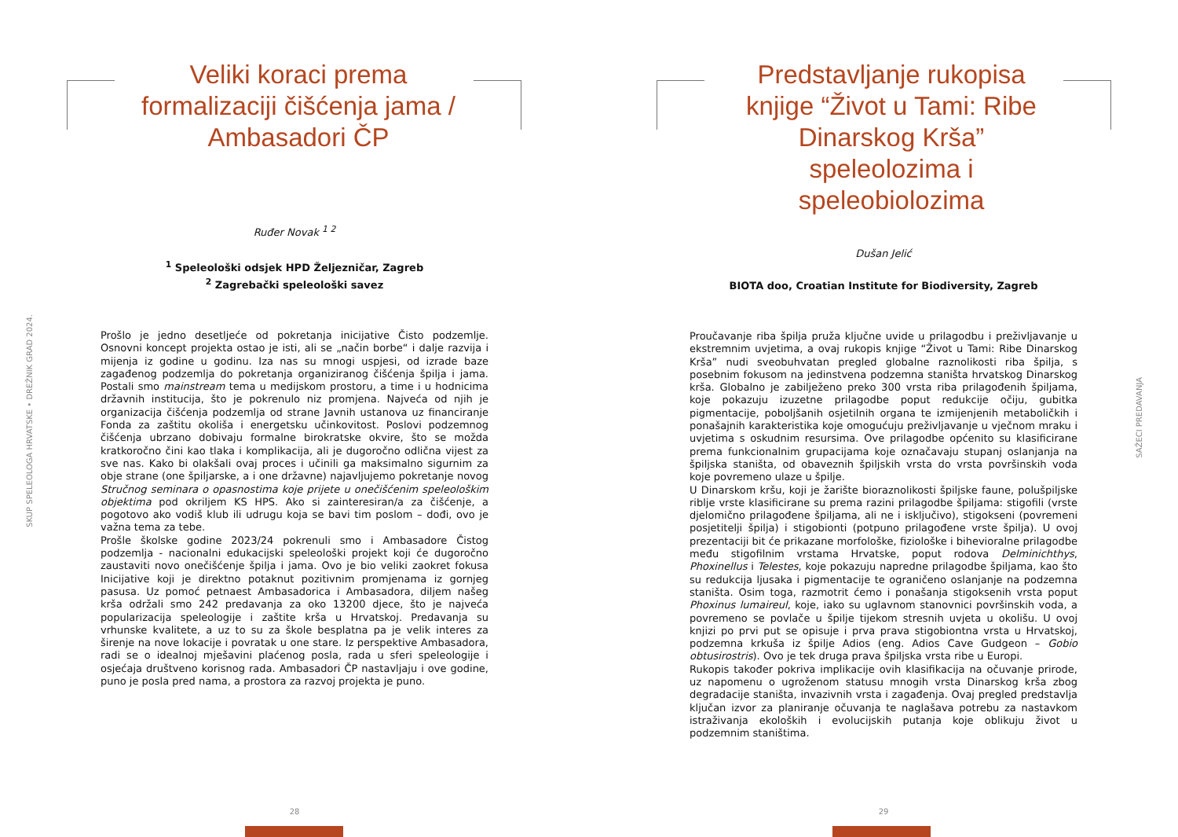SKUP SPELEOLOGA HRVATSKE • DREŽNIK GRAD 2024.
Veliki koraci prema formalizaciji čišćenja jama / Ambasadori ČP
Ruđer Novak <sup>1 2</sup>
<sup>1</sup> Speleološki odsjek HPD Željezničar, Zagreb
<sup>2</sup> Zagrebački speleološki savez
Prošlo je jedno desetljeće od pokretanja inicijative Čisto podzemlje. Osnovni koncept projekta ostao je isti, ali se „način borbe“ i dalje razvija i mijenja iz godine u godinu. Iza nas su mnogi uspjesi, od izrade baze zagađenog podzemlja do pokretanja organiziranog čišćenja špilja i jama. Postali smo mainstream tema u medijskom prostoru, a time i u hodnicima državnih institucija, što je pokrenulo niz promjena. Najveća od njih je organizacija čišćenja podzemlja od strane Javnih ustanova uz financiranje Fonda za zaštitu okoliša i energetsku učinkovitost. Poslovi podzemnog čišćenja ubrzano dobivaju formalne birokratske okvire, što se možda kratkoročno čini kao tlaka i komplikacija, ali je dugoročno odlična vijest za sve nas. Kako bi olakšali ovaj proces i učinili ga maksimalno sigurnim za obje strane (one špiljarske, a i one državne) najavljujemo pokretanje novog Stručnog seminara o opasnostima koje prijete u onečišćenim speleološkim objektima pod okriljem KS HPS. Ako si zainteresiran/a za čišćenje, a pogotovo ako vodiš klub ili udrugu koja se bavi tim poslom – dođi, ovo je važna tema za tebe.
Prošle školske godine 2023/24 pokrenuli smo i Ambasadore Čistog podzemlja - nacionalni edukacijski speleološki projekt koji će dugoročno zaustaviti novo onečišćenje špilja i jama. Ovo je bio veliki zaokret fokusa Inicijative koji je direktno potaknut pozitivnim promjenama iz gornjeg pasusa. Uz pomoć petnaest Ambasadorica i Ambasadora, diljem našeg krša održali smo 242 predavanja za oko 13200 djece, što je najveća popularizacija speleologije i zaštite krša u Hrvatskoj. Predavanja su vrhunske kvalitete, a uz to su za škole besplatna pa je velik interes za širenje na nove lokacije i povratak u one stare. Iz perspektive Ambasadora, radi se o idealnoj mješavini plaćenog posla, rada u sferi speleologije i osjećaja društveno korisnog rada. Ambasadori ČP nastavljaju i ove godine, puno je posla pred nama, a prostora za razvoj projekta je puno.
28
SAŽECI PREDAVANJA
Predstavljanje rukopisa knjige “Život u Tami: Ribe Dinarskog Krša” speleolozima i speleobiolozima
Dušan Jelić
BIOTA doo, Croatian Institute for Biodiversity, Zagreb
Proučavanje riba špilja pruža ključne uvide u prilagodbu i preživljavanje u ekstremnim uvjetima, a ovaj rukopis knjige “Život u Tami: Ribe Dinarskog Krša” nudi sveobuhvatan pregled globalne raznolikosti riba špilja, s posebnim fokusom na jedinstvena podzemna staništa hrvatskog Dinarskog krša. Globalno je zabilježeno preko 300 vrsta riba prilagođenih špiljama, koje pokazuju izuzetne prilagodbe poput redukcije očiju, gubitka pigmentacije, poboljšanih osjetilnih organa te izmijenjenih metaboličkih i ponašajnih karakteristika koje omogućuju preživljavanje u vječnom mraku i uvjetima s oskudnim resursima. Ove prilagodbe općenito su klasificirane prema funkcionalnim grupacijama koje označavaju stupanj oslanjanja na špiljska staništa, od obaveznih špiljskih vrsta do vrsta površinskih voda koje povremeno ulaze u špilje.
U Dinarskom kršu, koji je žarište bioraznolikosti špiljske faune, polušpiljske riblje vrste klasificirane su prema razini prilagodbe špiljama: stigofili (vrste djelomično prilagođene špiljama, ali ne i isključivo), stigokseni (povremeni posjetitelji špilja) i stigobionti (potpuno prilagođene vrste špilja). U ovoj prezentaciji bit će prikazane morfološke, fiziološke i bihevioralne prilagodbe među stigofilnim vrstama Hrvatske, poput rodova Delminichthys, Phoxinellus i Telestes, koje pokazuju napredne prilagodbe špiljama, kao što su redukcija ljusaka i pigmentacije te ograničeno oslanjanje na podzemna staništa. Osim toga, razmotrit ćemo i ponašanja stigoksenih vrsta poput Phoxinus lumaireul, koje, iako su uglavnom stanovnici površinskih voda, a povremeno se povlače u špilje tijekom stresnih uvjeta u okolišu. U ovoj knjizi po prvi put se opisuje i prva prava stigobiontna vrsta u Hrvatskoj, podzemna krkuša iz špilje Adios (eng. Adios Cave Gudgeon – Gobio obtusirostris). Ovo je tek druga prava špiljska vrsta ribe u Europi.
Rukopis također pokriva implikacije ovih klasifikacija na očuvanje prirode, uz napomenu o ugroženom statusu mnogih vrsta Dinarskog krša zbog degradacije staništa, invazivnih vrsta i zagađenja. Ovaj pregled predstavlja ključan izvor za planiranje očuvanja te naglašava potrebu za nastavkom istraživanja ekoloških i evolucijskih putanja koje oblikuju život u podzemnim staništima.
29